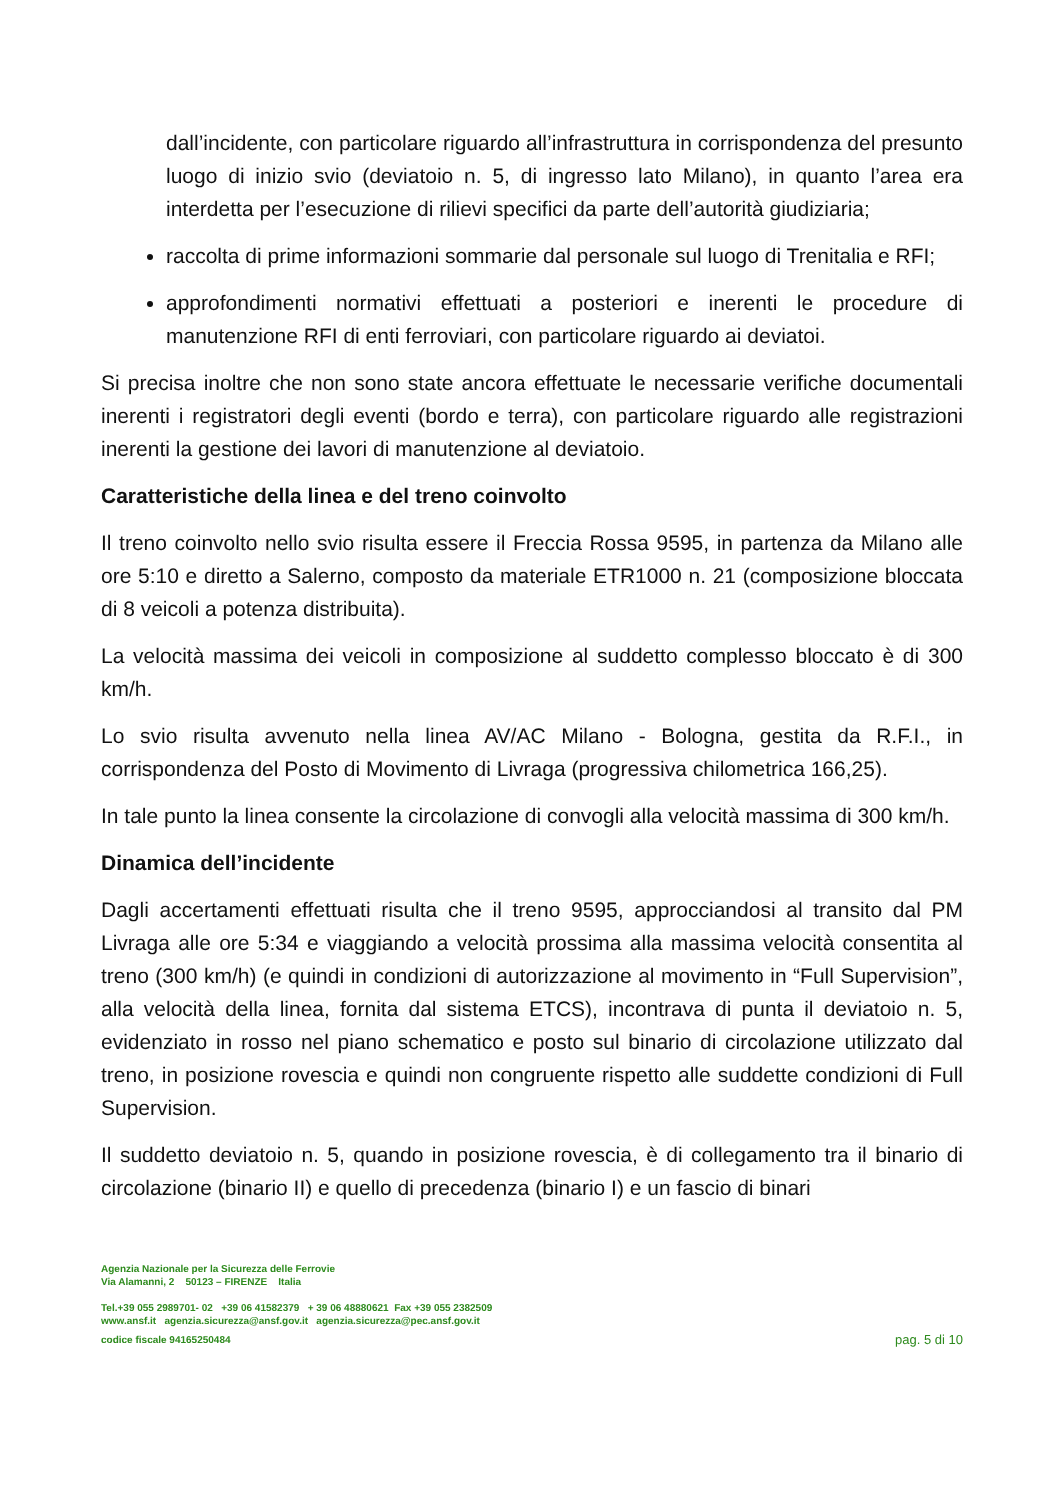dall’incidente, con particolare riguardo all’infrastruttura in corrispondenza del presunto luogo di inizio svio (deviatoio n. 5, di ingresso lato Milano), in quanto l’area era interdetta per l’esecuzione di rilievi specifici da parte dell’autorità giudiziaria;
raccolta di prime informazioni sommarie dal personale sul luogo di Trenitalia e RFI;
approfondimenti normativi effettuati a posteriori e inerenti le procedure di manutenzione RFI di enti ferroviari, con particolare riguardo ai deviatoi.
Si precisa inoltre che non sono state ancora effettuate le necessarie verifiche documentali inerenti i registratori degli eventi (bordo e terra), con particolare riguardo alle registrazioni inerenti la gestione dei lavori di manutenzione al deviatoio.
Caratteristiche della linea e del treno coinvolto
Il treno coinvolto nello svio risulta essere il Freccia Rossa 9595, in partenza da Milano alle ore 5:10 e diretto a Salerno, composto da materiale ETR1000 n. 21 (composizione bloccata di 8 veicoli a potenza distribuita).
La velocità massima dei veicoli in composizione al suddetto complesso bloccato è di 300 km/h.
Lo svio risulta avvenuto nella linea AV/AC Milano - Bologna, gestita da R.F.I., in corrispondenza del Posto di Movimento di Livraga (progressiva chilometrica 166,25).
In tale punto la linea consente la circolazione di convogli alla velocità massima di 300 km/h.
Dinamica dell’incidente
Dagli accertamenti effettuati risulta che il treno 9595, approcciandosi al transito dal PM Livraga alle ore 5:34 e viaggiando a velocità prossima alla massima velocità consentita al treno (300 km/h) (e quindi in condizioni di autorizzazione al movimento in “Full Supervision”, alla velocità della linea, fornita dal sistema ETCS), incontrava di punta il deviatoio n. 5, evidenziato in rosso nel piano schematico e posto sul binario di circolazione utilizzato dal treno, in posizione rovescia e quindi non congruente rispetto alle suddette condizioni di Full Supervision.
Il suddetto deviatoio n. 5, quando in posizione rovescia, è di collegamento tra il binario di circolazione (binario II) e quello di precedenza (binario I) e un fascio di binari
Agenzia Nazionale per la Sicurezza delle Ferrovie
Via Alamanni, 2 50123 – FIRENZE Italia
Tel.+39 055 2989701- 02 +39 06 41582379 + 39 06 48880621 Fax +39 055 2382509
www.ansf.it agenzia.sicurezza@ansf.gov.it agenzia.sicurezza@pec.ansf.gov.it
codice fiscale 94165250484
pag. 5 di 10